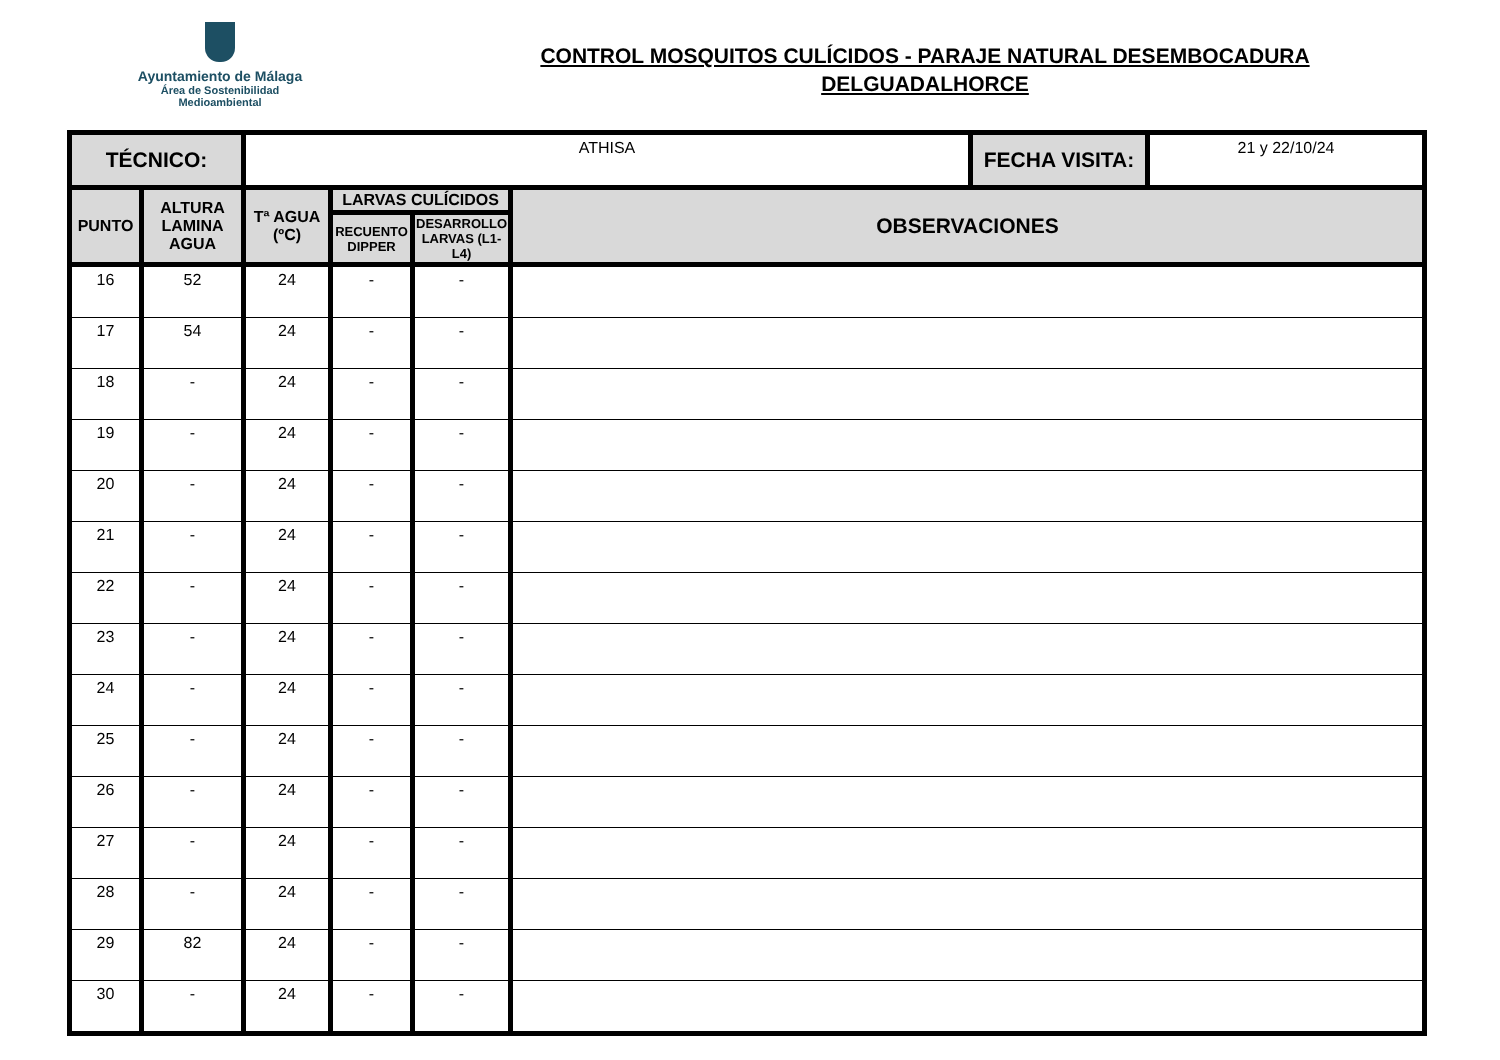Ayuntamiento de Málaga
Área de Sostenibilidad
Medioambiental
CONTROL MOSQUITOS CULÍCIDOS - PARAJE NATURAL DESEMBOCADURA
DELGUADALHORCE
| TÉCNICO: | | ATHISA | | | | FECHA VISITA: | 21 y 22/10/24 |
| PUNTO | ALTURA LAMINA AGUA | Tª AGUA (ºC) | LARVAS CULÍCIDOS | | OBSERVACIONES | | |
| | | | RECUENTO DIPPER | DESARROLLO LARVAS (L1-L4) | | | |
| 16 | 52 | 24 | - | - | | | |
| 17 | 54 | 24 | - | - | | | |
| 18 | - | 24 | - | - | | | |
| 19 | - | 24 | - | - | | | |
| 20 | - | 24 | - | - | | | |
| 21 | - | 24 | - | - | | | |
| 22 | - | 24 | - | - | | | |
| 23 | - | 24 | - | - | | | |
| 24 | - | 24 | - | - | | | |
| 25 | - | 24 | - | - | | | |
| 26 | - | 24 | - | - | | | |
| 27 | - | 24 | - | - | | | |
| 28 | - | 24 | - | - | | | |
| 29 | 82 | 24 | - | - | | | |
| 30 | - | 24 | - | - | | | |